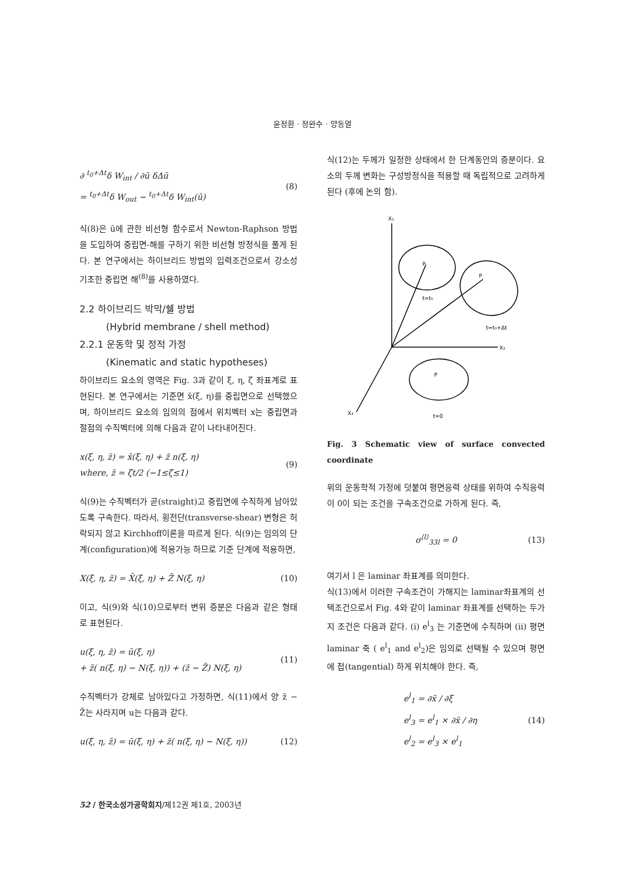윤정환 · 정완수 · 양동열
∂ <sup>t<sub>0</sub>+Δt</sup>δ W<sub>int</sub> / ∂ū δΔū
= <sup>t<sub>0</sub>+Δt</sup>δ W<sub>out</sub> − <sup>t<sub>0</sub>+Δt</sup>δ W<sub>int</sub>(ū) (8)
식(8)은 ū에 관한 비선형 함수로서 Newton-Raphson 방법을 도입하여 중립면-해를 구하기 위한 비선형 방정식을 풀게 된다. 본 연구에서는 하이브리드 방법의 입력조건으로서 강소성 기초한 중립면 해<sup>(8)</sup>를 사용하였다.
2.2 하이브리드 박막/쉘 방법
(Hybrid membrane / shell method)
2.2.1 운동학 및 정적 가정
(Kinematic and static hypotheses)
하이브리드 요소의 영역은 Fig. 3과 같이 ξ, η, ζ 좌표계로 표현된다. 본 연구에서는 기준면 x̄(ξ, η)를 중립면으로 선택했으며, 하이브리드 요소의 임의의 점에서 위치벡터 x는 중립면과 절점의 수직벡터에 의해 다음과 같이 나타내어진다.
x(ξ, η, z̃) = x̄(ξ, η) + z̃ n(ξ, η)
where, z̃ = ζt/2 (−1≤ζ≤1) (9)
식(9)는 수직벡터가 곧(straight)고 중립면에 수직하게 남아있도록 구속한다. 따라서, 횡전단(transverse-shear) 변형은 허락되지 않고 Kirchhoff이론을 따르게 된다. 식(9)는 임의의 단계(configuration)에 적용가능 하므로 기준 단계에 적용하면,
X(ξ, η, z̃) = X̄(ξ, η) + Z̃ N(ξ, η) (10)
이고, 식(9)와 식(10)으로부터 변위 증분은 다음과 같은 형태로 표현된다.
u(ξ, η, z̃) = ū(ξ, η)
+ z̃( n(ξ, η) − N(ξ, η)) + (z̃ − Z̃) N(ξ, η) (11)
수직벡터가 강체로 남아있다고 가정하면, 식(11)에서 양 z̃ − Z̃는 사라지며 u는 다음과 같다.
u(ξ, η, z̃) = ū(ξ, η) + z̃( n(ξ, η) − N(ξ, η)) (12)
식(12)는 두께가 일정한 상태에서 한 단계동안의 증분이다. 요소의 두께 변화는 구성방정식을 적용할 때 독립적으로 고려하게 된다 (후에 논의 함).
X₁
X₂
X₃
t=t₀
t=t₀+Δt
t=0
P
P
P
Fig. 3 Schematic view of surface convected coordinate
위의 운동학적 가정에 덧붙여 평면응력 상태를 위하여 수직응력이 0이 되는 조건을 구속조건으로 가하게 된다. 즉,
σ<sup>⟨l⟩</sup><sub>33l</sub> = 0 (13)
여기서 l 은 laminar 좌표계를 의미한다.
식(13)에서 이러한 구속조건이 가해지는 laminar좌표계의 선택조건으로서 Fig. 4와 같이 laminar 좌표계를 선택하는 두가지 조건은 다음과 같다. (i) e<sup>l</sup><sub>3</sub> 는 기준면에 수직하며 (ii) 평면 laminar 축 ( e<sup>l</sup><sub>1</sub> and e<sup>l</sup><sub>2</sub>)은 임의로 선택될 수 있으며 평면에 접(tangential) 하게 위치해야 한다. 즉,
e<sup>l</sup><sub>1</sub> = ∂x̄ / ∂ξ
e<sup>l</sup><sub>3</sub> = e<sup>l</sup><sub>1</sub> × ∂x̄ / ∂η
e<sup>l</sup><sub>2</sub> = e<sup>l</sup><sub>3</sub> × e<sup>l</sup><sub>1</sub> (14)
52 / 한국소성가공학회지/제12권 제1호, 2003년